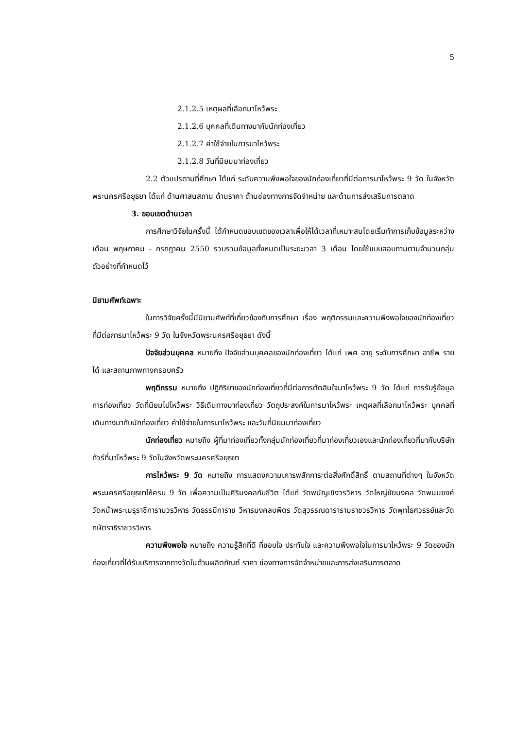5
2.1.2.5 เหตุผลที่เลือกมาไหว้พระ
2.1.2.6 บุคคลที่เดินทางมากับนักท่องเที่ยว
2.1.2.7 ค่าใช้จ่ายในการมาไหว้พระ
2.1.2.8 วันที่นิยมมาท่องเที่ยว
2.2 ตัวแปรตามที่ศึกษา ได้แก่ ระดับความพึงพอใจของนักท่องเที่ยวที่มีต่อการมาไหว้พระ 9 วัด ในจังหวัดพระนครศรีอยุธยา ได้แก่ ด้านศาสนสถาน ด้านราคา ด้านช่องทางการจัดจำหน่าย และด้านการส่งเสริมการตลาด
3. ขอบเขตด้านเวลา
การศึกษาวิจัยในครั้งนี้ ได้กำหนดขอบเขตของเวลาเพื่อให้ได้เวลาที่เหมาะสมโดยเริ่มทำการเก็บข้อมูลระหว่างเดือน พฤษภาคม - กรกฎาคม 2550 รวบรวมข้อมูลทั้งหมดเป็นระยะเวลา 3 เดือน โดยใช้แบบสอบถามตามจำนวนกลุ่มตัวอย่างที่กำหนดไว้
นิยามศัพท์เฉพาะ
ในการวิจัยครั้งนี้มีนิยามศัพท์ที่เกี่ยวข้องกับการศึกษา เรื่อง พฤติกรรมและความพึงพอใจของนักท่องเที่ยวที่มีต่อการมาไหว้พระ 9 วัด ในจังหวัดพระนครศรีอยุธยา ดังนี้
ปัจจัยส่วนบุคคล หมายถึง ปัจจัยส่วนบุคคลของนักท่องเที่ยว ได้แก่ เพศ อายุ ระดับการศึกษา อาชีพ รายได้ และสถานภาพทางครอบครัว
พฤติกรรม หมายถึง ปฏิกิริยาของนักท่องเที่ยวที่มีต่อการตัดสินใจมาไหว้พระ 9 วัด ได้แก่ การรับรู้ข้อมูลการท่องเที่ยว วัดที่นิยมไปไหว้พระ วิธีเดินทางมาท่องเที่ยว วัตถุประสงค์ในการมาไหว้พระ เหตุผลที่เลือกมาไหว้พระ บุคคลที่เดินทางมากับนักท่องเที่ยว ค่าใช้จ่ายในการมาไหว้พระ และวันที่นิยมมาท่องเที่ยว
นักท่องเที่ยว หมายถึง ผู้ที่มาท่องเที่ยวทั้งกลุ่มนักท่องเที่ยวที่มาท่องเที่ยวเองและนักท่องเที่ยวที่มากับบริษัททัวร์ที่มาไหว้พระ 9 วัดในจังหวัดพระนครศรีอยุธยา
การไหว้พระ 9 วัด หมายถึง การแสดงความเคารพสักการะต่อสิ่งศักดิ์สิทธิ์ ตามสถานที่ต่างๆ ในจังหวัดพระนครศรีอยุธยาให้ครบ 9 วัด เพื่อความเป็นศิริมงคลกับชีวิต ได้แก่ วัดพนัญเชิงวรวิหาร วัดใหญ่ชัยมงคล วัดพนมยงค์ วัดหน้าพระเมรุราชิการามวรวิหาร วัดธรรมิการาช วิหารมงคลบพิตร วัดสุวรรณดารารามราชวรวิหาร วัดพุทไธศวรรย์และวัดกษัตราธิราชวรวิหาร
ความพึงพอใจ หมายถึง ความรู้สึกที่ดี ที่ชอบใจ ประทับใจ และความพึงพอใจในการมาไหว้พระ 9 วัดของนักท่องเที่ยวที่ได้รับบริการจากทางวัดในด้านผลิตภัณฑ์ ราคา ช่องทางการจัดจำหน่ายและการส่งเสริมการตลาด